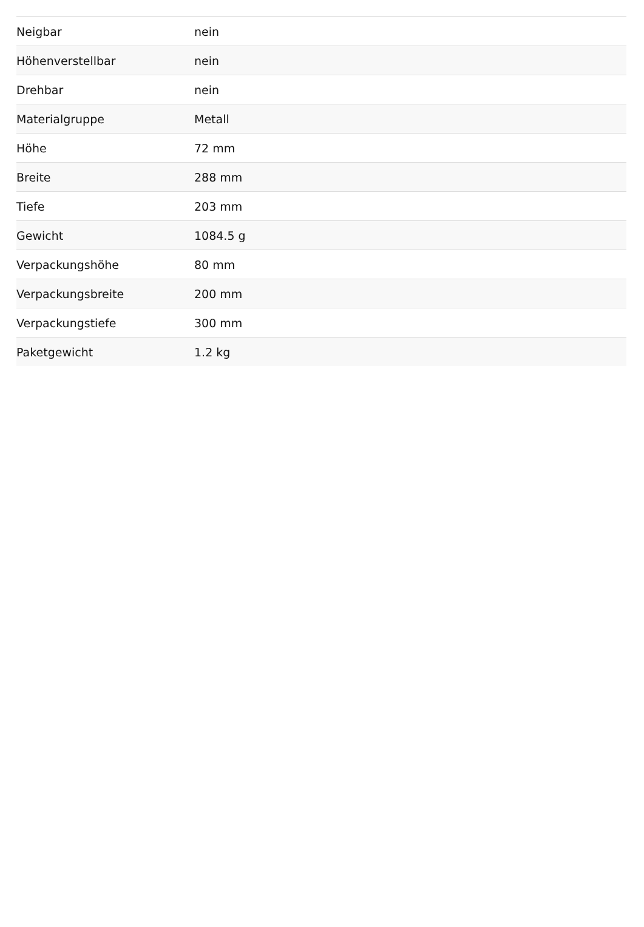| Neigbar | nein |
| Höhenverstellbar | nein |
| Drehbar | nein |
| Materialgruppe | Metall |
| Höhe | 72 mm |
| Breite | 288 mm |
| Tiefe | 203 mm |
| Gewicht | 1084.5 g |
| Verpackungshöhe | 80 mm |
| Verpackungsbreite | 200 mm |
| Verpackungstiefe | 300 mm |
| Paketgewicht | 1.2 kg |